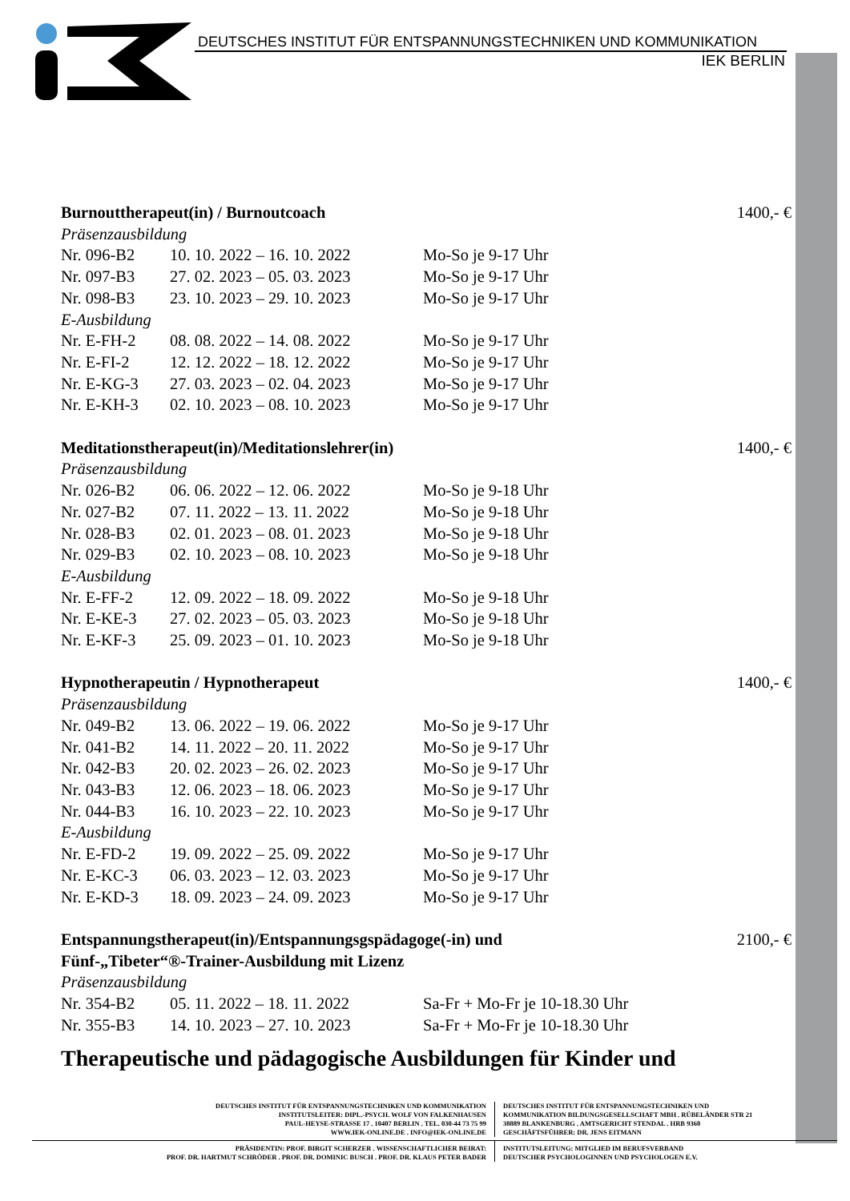DEUTSCHES INSTITUT FÜR ENTSPANNUNGSTECHNIKEN UND KOMMUNIKATION
IEK BERLIN
| Burnouttherapeut(in) / Burnoutcoach | | | 1400,- € |
| Präsenzausbildung | | | |
| Nr. 096-B2 | 10. 10. 2022 – 16. 10. 2022 | Mo-So je 9-17 Uhr | |
| Nr. 097-B3 | 27. 02. 2023 – 05. 03. 2023 | Mo-So je 9-17 Uhr | |
| Nr. 098-B3 | 23. 10. 2023 – 29. 10. 2023 | Mo-So je 9-17 Uhr | |
| E-Ausbildung | | | |
| Nr. E-FH-2 | 08. 08. 2022 – 14. 08. 2022 | Mo-So je 9-17 Uhr | |
| Nr. E-FI-2 | 12. 12. 2022 – 18. 12. 2022 | Mo-So je 9-17 Uhr | |
| Nr. E-KG-3 | 27. 03. 2023 – 02. 04. 2023 | Mo-So je 9-17 Uhr | |
| Nr. E-KH-3 | 02. 10. 2023 – 08. 10. 2023 | Mo-So je 9-17 Uhr | |
| Meditationstherapeut(in)/Meditationslehrer(in) | | | 1400,- € |
| Präsenzausbildung | | | |
| Nr. 026-B2 | 06. 06. 2022 – 12. 06. 2022 | Mo-So je 9-18 Uhr | |
| Nr. 027-B2 | 07. 11. 2022 – 13. 11. 2022 | Mo-So je 9-18 Uhr | |
| Nr. 028-B3 | 02. 01. 2023 – 08. 01. 2023 | Mo-So je 9-18 Uhr | |
| Nr. 029-B3 | 02. 10. 2023 – 08. 10. 2023 | Mo-So je 9-18 Uhr | |
| E-Ausbildung | | | |
| Nr. E-FF-2 | 12. 09. 2022 – 18. 09. 2022 | Mo-So je 9-18 Uhr | |
| Nr. E-KE-3 | 27. 02. 2023 – 05. 03. 2023 | Mo-So je 9-18 Uhr | |
| Nr. E-KF-3 | 25. 09. 2023 – 01. 10. 2023 | Mo-So je 9-18 Uhr | |
| Hypnotherapeutin / Hypnotherapeut | | | 1400,- € |
| Präsenzausbildung | | | |
| Nr. 049-B2 | 13. 06. 2022 – 19. 06. 2022 | Mo-So je 9-17 Uhr | |
| Nr. 041-B2 | 14. 11. 2022 – 20. 11. 2022 | Mo-So je 9-17 Uhr | |
| Nr. 042-B3 | 20. 02. 2023 – 26. 02. 2023 | Mo-So je 9-17 Uhr | |
| Nr. 043-B3 | 12. 06. 2023 – 18. 06. 2023 | Mo-So je 9-17 Uhr | |
| Nr. 044-B3 | 16. 10. 2023 – 22. 10. 2023 | Mo-So je 9-17 Uhr | |
| E-Ausbildung | | | |
| Nr. E-FD-2 | 19. 09. 2022 – 25. 09. 2022 | Mo-So je 9-17 Uhr | |
| Nr. E-KC-3 | 06. 03. 2023 – 12. 03. 2023 | Mo-So je 9-17 Uhr | |
| Nr. E-KD-3 | 18. 09. 2023 – 24. 09. 2023 | Mo-So je 9-17 Uhr | |
| Entspannungstherapeut(in)/Entspannungsgspädagoge(-in) und Fünf-„Tibeter“®-Trainer-Ausbildung mit Lizenz | | | 2100,- € |
| Präsenzausbildung | | | |
| Nr. 354-B2 | 05. 11. 2022 – 18. 11. 2022 | Sa-Fr + Mo-Fr je 10-18.30 Uhr | |
| Nr. 355-B3 | 14. 10. 2023 – 27. 10. 2023 | Sa-Fr + Mo-Fr je 10-18.30 Uhr | |
Therapeutische und pädagogische Ausbildungen für Kinder und
DEUTSCHES INSTITUT FÜR ENTSPANNUNGSTECHNIKEN UND KOMMUNIKATION
INSTITUTSLEITER: DIPL.-PSYCH. WOLF VON FALKENHAUSEN
PAUL-HEYSE-STRASSE 17 . 10407 BERLIN . TEL. 030-44 73 75 99
WWW.IEK-ONLINE.DE . INFO@IEK-ONLINE.DE
DEUTSCHES INSTITUT FÜR ENTSPANNUNGSTECHNIKEN UND
KOMMUNIKATION BILDUNGSGESELLSCHAFT MBH . RÜBELÄNDER STR 21
38889 BLANKENBURG . AMTSGERICHT STENDAL . HRB 9360
GESCHÄFTSFÜHRER: DR. JENS EITMANN
PRÄSIDENTIN: PROF. BIRGIT SCHERZER . WISSENSCHAFTLICHER BEIRAT:
PROF. DR. HARTMUT SCHRÖDER . PROF. DR. DOMINIC BUSCH . PROF. DR. KLAUS PETER BADER
INSTITUTSLEITUNG: MITGLIED IM BERUFSVERBAND
DEUTSCHER PSYCHOLOGINNEN UND PSYCHOLOGEN E.V.